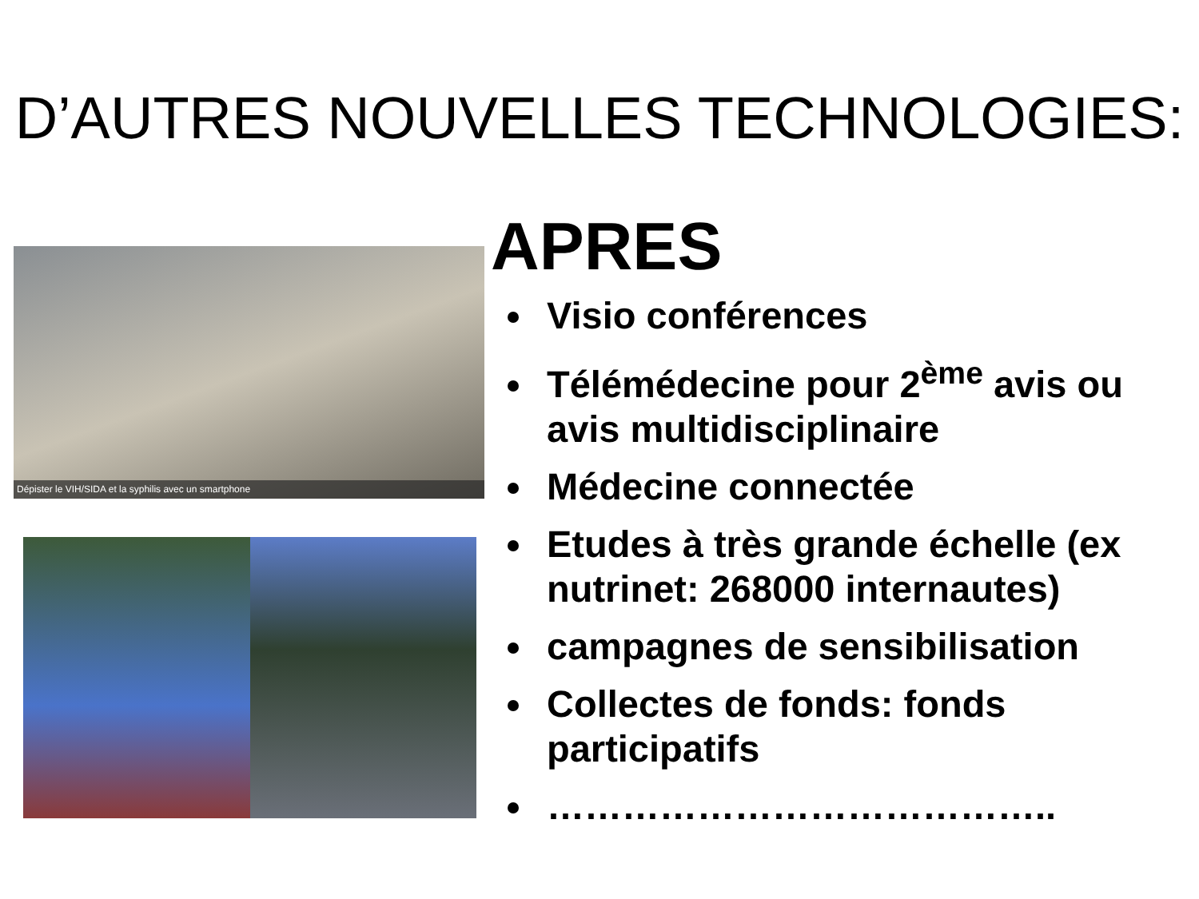D’AUTRES NOUVELLES TECHNOLOGIES:
Dépister le VIH/SIDA et la syphilis avec un smartphone
APRES
Visio conférences
Télémédecine pour 2<sup>ème</sup> avis ou avis multidisciplinaire
Médecine connectée
Etudes à très grande échelle (ex nutrinet: 268000 internautes)
campagnes de sensibilisation
Collectes de fonds: fonds participatifs
…………………………………..